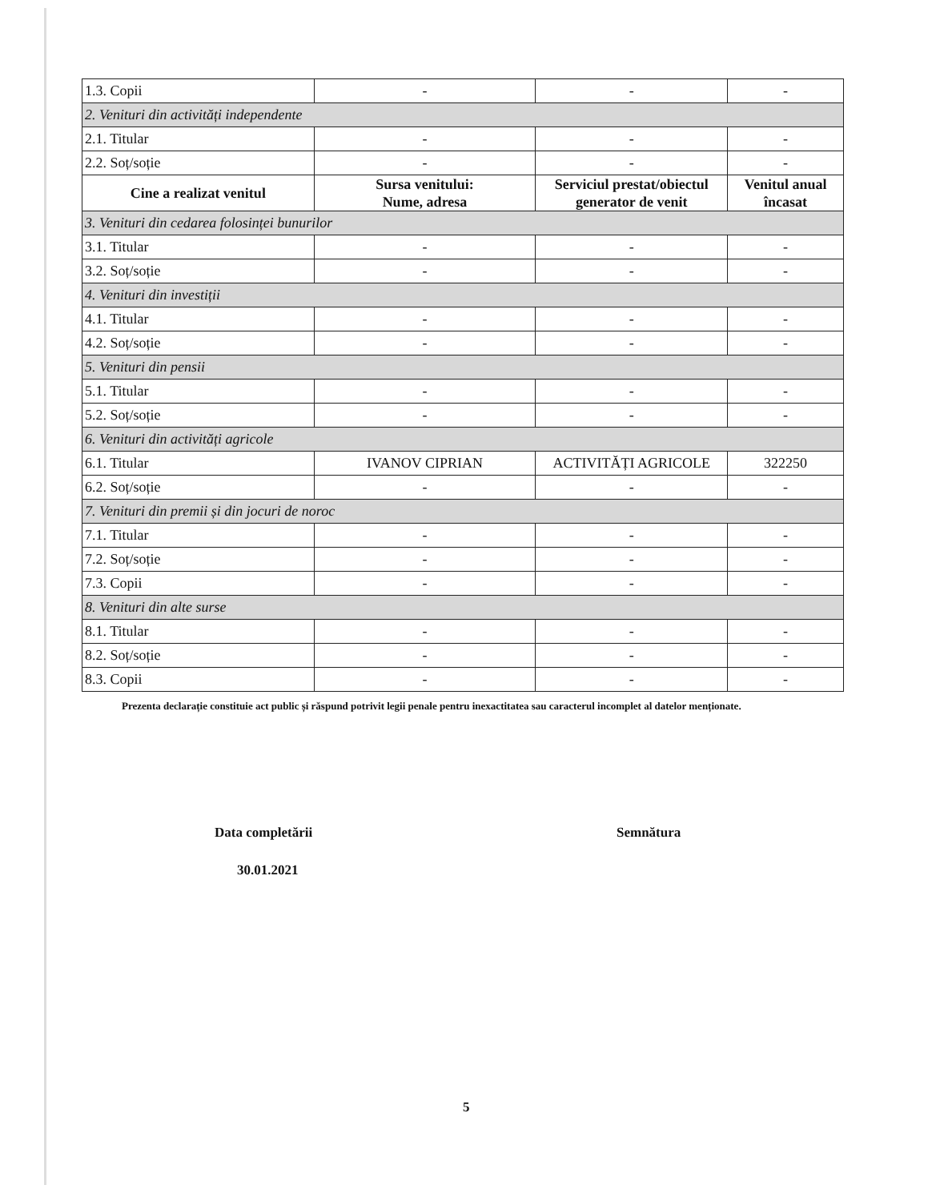| 1.3. Copii | - | - | - |
| 2. Venituri din activități independente | | | |
| 2.1. Titular | - | - | - |
| 2.2. Soț/soție | - | - | - |
| Cine a realizat venitul | Sursa venitului: Nume, adresa | Serviciul prestat/obiectul generator de venit | Venitul anual încasat |
| 3. Venituri din cedarea folosinței bunurilor | | | |
| 3.1. Titular | - | - | - |
| 3.2. Soț/soție | - | - | - |
| 4. Venituri din investiții | | | |
| 4.1. Titular | - | - | - |
| 4.2. Soț/soție | - | - | - |
| 5. Venituri din pensii | | | |
| 5.1. Titular | - | - | - |
| 5.2. Soț/soție | - | - | - |
| 6. Venituri din activități agricole | | | |
| 6.1. Titular | IVANOV CIPRIAN | ACTIVITĂȚI AGRICOLE | 322250 |
| 6.2. Soț/soție | - | - | - |
| 7. Venituri din premii și din jocuri de noroc | | | |
| 7.1. Titular | - | - | - |
| 7.2. Soț/soție | - | - | - |
| 7.3. Copii | - | - | - |
| 8. Venituri din alte surse | | | |
| 8.1. Titular | - | - | - |
| 8.2. Soț/soție | - | - | - |
| 8.3. Copii | - | - | - |
Prezenta declarație constituie act public și răspund potrivit legii penale pentru inexactitatea sau caracterul incomplet al datelor menționate.
Data completării Semnătura
30.01.2021
5